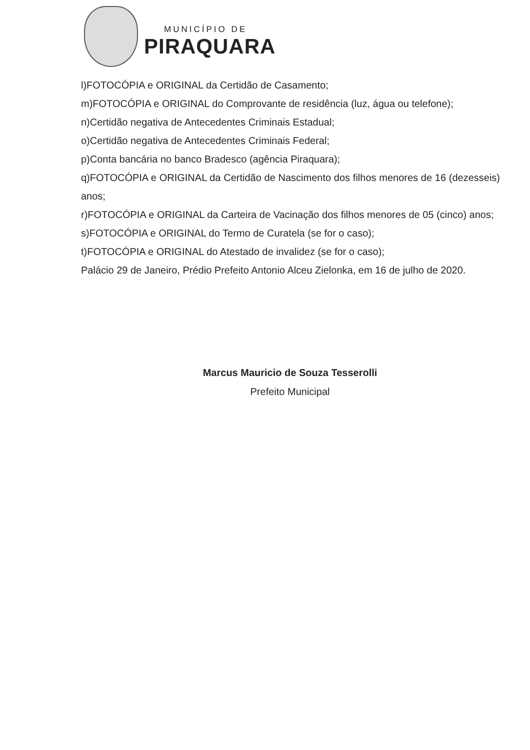MUNICÍPIO DE
PIRAQUARA
l)FOTOCÓPIA e ORIGINAL da Certidão de Casamento;
m)FOTOCÓPIA e ORIGINAL do Comprovante de residência (luz, água ou telefone);
n)Certidão negativa de Antecedentes Criminais Estadual;
o)Certidão negativa de Antecedentes Criminais Federal;
p)Conta bancária no banco Bradesco (agência Piraquara);
q)FOTOCÓPIA e ORIGINAL da Certidão de Nascimento dos filhos menores de 16 (dezesseis) anos;
r)FOTOCÓPIA e ORIGINAL da Carteira de Vacinação dos filhos menores de 05 (cinco) anos;
s)FOTOCÓPIA e ORIGINAL do Termo de Curatela (se for o caso);
t)FOTOCÓPIA e ORIGINAL do Atestado de invalidez (se for o caso);
Palácio 29 de Janeiro, Prédio Prefeito Antonio Alceu Zielonka, em 16 de julho de 2020.
Marcus Mauricio de Souza Tesserolli
Prefeito Municipal